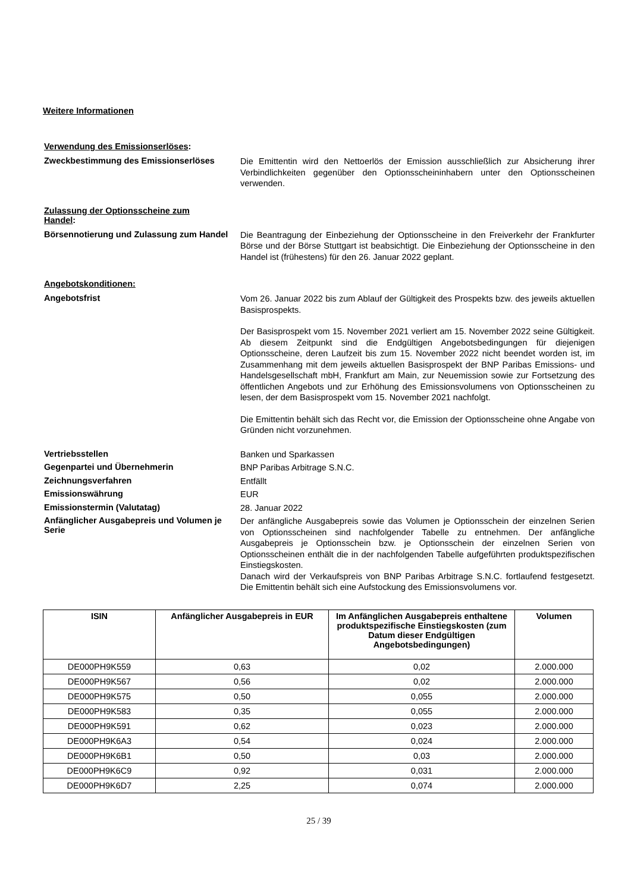Weitere Informationen
Verwendung des Emissionserlöses:
Zweckbestimmung des Emissionserlöses
Die Emittentin wird den Nettoerlös der Emission ausschließlich zur Absicherung ihrer Verbindlichkeiten gegenüber den Optionsscheininhabern unter den Optionsscheinen verwenden.
Zulassung der Optionsscheine zum Handel:
Börsennotierung und Zulassung zum Handel
Die Beantragung der Einbeziehung der Optionsscheine in den Freiverkehr der Frankfurter Börse und der Börse Stuttgart ist beabsichtigt. Die Einbeziehung der Optionsscheine in den Handel ist (frühestens) für den 26. Januar 2022 geplant.
Angebotskonditionen:
Angebotsfrist
Vom 26. Januar 2022 bis zum Ablauf der Gültigkeit des Prospekts bzw. des jeweils aktuellen Basisprospekts.
Der Basisprospekt vom 15. November 2021 verliert am 15. November 2022 seine Gültigkeit. Ab diesem Zeitpunkt sind die Endgültigen Angebotsbedingungen für diejenigen Optionsscheine, deren Laufzeit bis zum 15. November 2022 nicht beendet worden ist, im Zusammenhang mit dem jeweils aktuellen Basisprospekt der BNP Paribas Emissions- und Handelsgesellschaft mbH, Frankfurt am Main, zur Neuemission sowie zur Fortsetzung des öffentlichen Angebots und zur Erhöhung des Emissionsvolumens von Optionsscheinen zu lesen, der dem Basisprospekt vom 15. November 2021 nachfolgt.
Die Emittentin behält sich das Recht vor, die Emission der Optionsscheine ohne Angabe von Gründen nicht vorzunehmen.
Vertriebsstellen
Banken und Sparkassen
Gegenpartei und Übernehmerin
BNP Paribas Arbitrage S.N.C.
Zeichnungsverfahren
Entfällt
Emissionswährung
EUR
Emissionstermin (Valutatag)
28. Januar 2022
Anfänglicher Ausgabepreis und Volumen je Serie
Der anfängliche Ausgabepreis sowie das Volumen je Optionsschein der einzelnen Serien von Optionsscheinen sind nachfolgender Tabelle zu entnehmen. Der anfängliche Ausgabepreis je Optionsschein bzw. je Optionsschein der einzelnen Serien von Optionsscheinen enthält die in der nachfolgenden Tabelle aufgeführten produktspezifischen Einstiegskosten.
Danach wird der Verkaufspreis von BNP Paribas Arbitrage S.N.C. fortlaufend festgesetzt. Die Emittentin behält sich eine Aufstockung des Emissionsvolumens vor.
| ISIN | Anfänglicher Ausgabepreis in EUR | Im Anfänglichen Ausgabepreis enthaltene produktspezifische Einstiegskosten (zum Datum dieser Endgültigen Angebotsbedingungen) | Volumen |
| --- | --- | --- | --- |
| DE000PH9K559 | 0,63 | 0,02 | 2.000.000 |
| DE000PH9K567 | 0,56 | 0,02 | 2.000.000 |
| DE000PH9K575 | 0,50 | 0,055 | 2.000.000 |
| DE000PH9K583 | 0,35 | 0,055 | 2.000.000 |
| DE000PH9K591 | 0,62 | 0,023 | 2.000.000 |
| DE000PH9K6A3 | 0,54 | 0,024 | 2.000.000 |
| DE000PH9K6B1 | 0,50 | 0,03 | 2.000.000 |
| DE000PH9K6C9 | 0,92 | 0,031 | 2.000.000 |
| DE000PH9K6D7 | 2,25 | 0,074 | 2.000.000 |
25 / 39